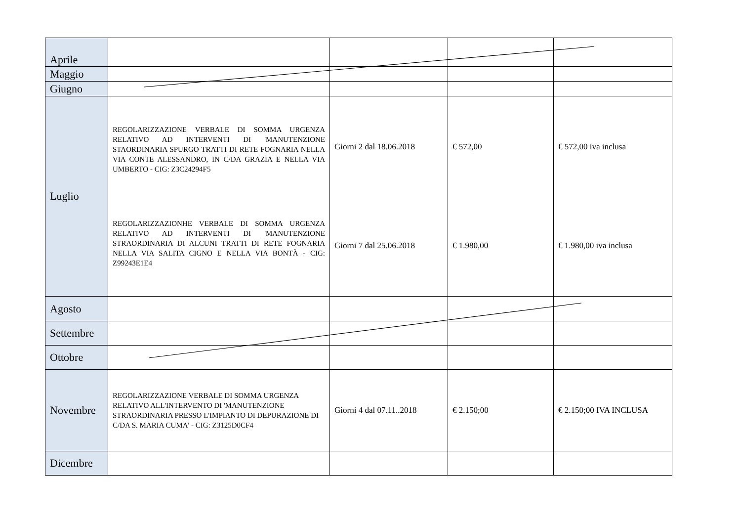| Aprile | | | | |
| Maggio | | | | |
| Giugno | | | | |
| Luglio | REGOLARIZZAZIONE VERBALE DI SOMMA URGENZA RELATIVO AD INTERVENTI DI 'MANUTENZIONE STAORDINARIA SPURGO TRATTI DI RETE FOGNARIA NELLA VIA CONTE ALESSANDRO, IN C/DA GRAZIA E NELLA VIA UMBERTO - CIG: Z3C24294F5 REGOLARIZZAZIONHE VERBALE DI SOMMA URGENZA RELATIVO AD INTERVENTI DI 'MANUTENZIONE STRAORDINARIA DI ALCUNI TRATTI DI RETE FOGNARIA NELLA VIA SALITA CIGNO E NELLA VIA BONTÀ - CIG: Z99243E1E4 | Giorni 2 dal 18.06.2018 Giorni 7 dal 25.06.2018 | € 572,00 € 1.980,00 | € 572,00 iva inclusa € 1.980,00 iva inclusa |
| Agosto | | | | |
| Settembre | | | | |
| Ottobre | | | | |
| Novembre | REGOLARIZZAZIONE VERBALE DI SOMMA URGENZA RELATIVO ALL'INTERVENTO DI 'MANUTENZIONE STRAORDINARIA PRESSO L'IMPIANTO DI DEPURAZIONE DI C/DA S. MARIA CUMA' - CIG: Z3125D0CF4 | Giorni 4 dal 07.11..2018 | € 2.150;00 | € 2.150;00 IVA INCLUSA |
| Dicembre | | | | |